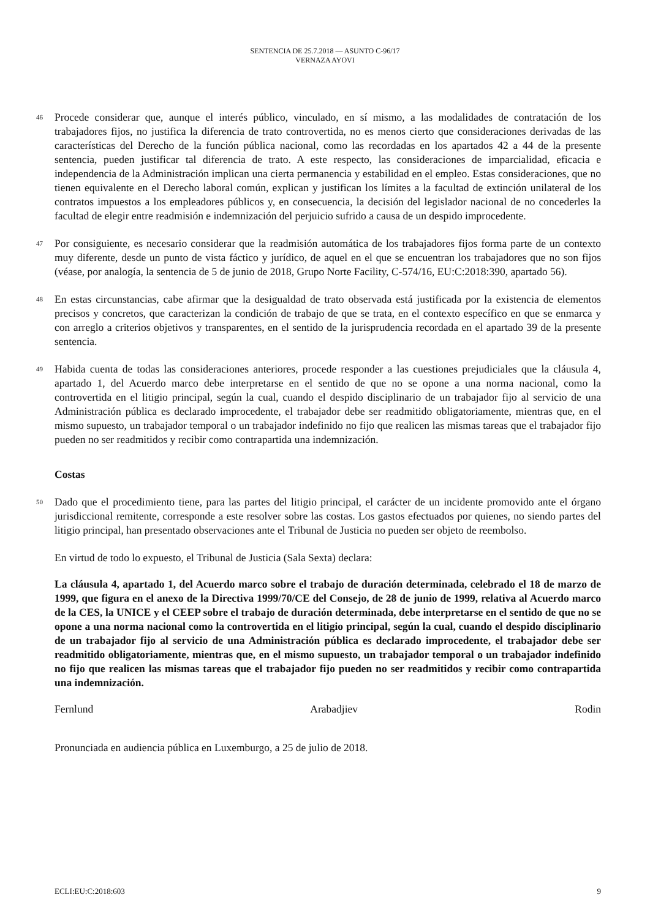SENTENCIA DE 25.7.2018 — ASUNTO C-96/17
VERNAZA AYOVI
46
Procede considerar que, aunque el interés público, vinculado, en sí mismo, a las modalidades de contratación de los trabajadores fijos, no justifica la diferencia de trato controvertida, no es menos cierto que consideraciones derivadas de las características del Derecho de la función pública nacional, como las recordadas en los apartados 42 a 44 de la presente sentencia, pueden justificar tal diferencia de trato. A este respecto, las consideraciones de imparcialidad, eficacia e independencia de la Administración implican una cierta permanencia y estabilidad en el empleo. Estas consideraciones, que no tienen equivalente en el Derecho laboral común, explican y justifican los límites a la facultad de extinción unilateral de los contratos impuestos a los empleadores públicos y, en consecuencia, la decisión del legislador nacional de no concederles la facultad de elegir entre readmisión e indemnización del perjuicio sufrido a causa de un despido improcedente.
47
Por consiguiente, es necesario considerar que la readmisión automática de los trabajadores fijos forma parte de un contexto muy diferente, desde un punto de vista fáctico y jurídico, de aquel en el que se encuentran los trabajadores que no son fijos (véase, por analogía, la sentencia de 5 de junio de 2018, Grupo Norte Facility, C-574/16, EU:C:2018:390, apartado 56).
48
En estas circunstancias, cabe afirmar que la desigualdad de trato observada está justificada por la existencia de elementos precisos y concretos, que caracterizan la condición de trabajo de que se trata, en el contexto específico en que se enmarca y con arreglo a criterios objetivos y transparentes, en el sentido de la jurisprudencia recordada en el apartado 39 de la presente sentencia.
49
Habida cuenta de todas las consideraciones anteriores, procede responder a las cuestiones prejudiciales que la cláusula 4, apartado 1, del Acuerdo marco debe interpretarse en el sentido de que no se opone a una norma nacional, como la controvertida en el litigio principal, según la cual, cuando el despido disciplinario de un trabajador fijo al servicio de una Administración pública es declarado improcedente, el trabajador debe ser readmitido obligatoriamente, mientras que, en el mismo supuesto, un trabajador temporal o un trabajador indefinido no fijo que realicen las mismas tareas que el trabajador fijo pueden no ser readmitidos y recibir como contrapartida una indemnización.
Costas
50
Dado que el procedimiento tiene, para las partes del litigio principal, el carácter de un incidente promovido ante el órgano jurisdiccional remitente, corresponde a este resolver sobre las costas. Los gastos efectuados por quienes, no siendo partes del litigio principal, han presentado observaciones ante el Tribunal de Justicia no pueden ser objeto de reembolso.
En virtud de todo lo expuesto, el Tribunal de Justicia (Sala Sexta) declara:
La cláusula 4, apartado 1, del Acuerdo marco sobre el trabajo de duración determinada, celebrado el 18 de marzo de 1999, que figura en el anexo de la Directiva 1999/70/CE del Consejo, de 28 de junio de 1999, relativa al Acuerdo marco de la CES, la UNICE y el CEEP sobre el trabajo de duración determinada, debe interpretarse en el sentido de que no se opone a una norma nacional como la controvertida en el litigio principal, según la cual, cuando el despido disciplinario de un trabajador fijo al servicio de una Administración pública es declarado improcedente, el trabajador debe ser readmitido obligatoriamente, mientras que, en el mismo supuesto, un trabajador temporal o un trabajador indefinido no fijo que realicen las mismas tareas que el trabajador fijo pueden no ser readmitidos y recibir como contrapartida una indemnización.
Fernlund Arabadjiev Rodin
Pronunciada en audiencia pública en Luxemburgo, a 25 de julio de 2018.
ECLI:EU:C:2018:603 9